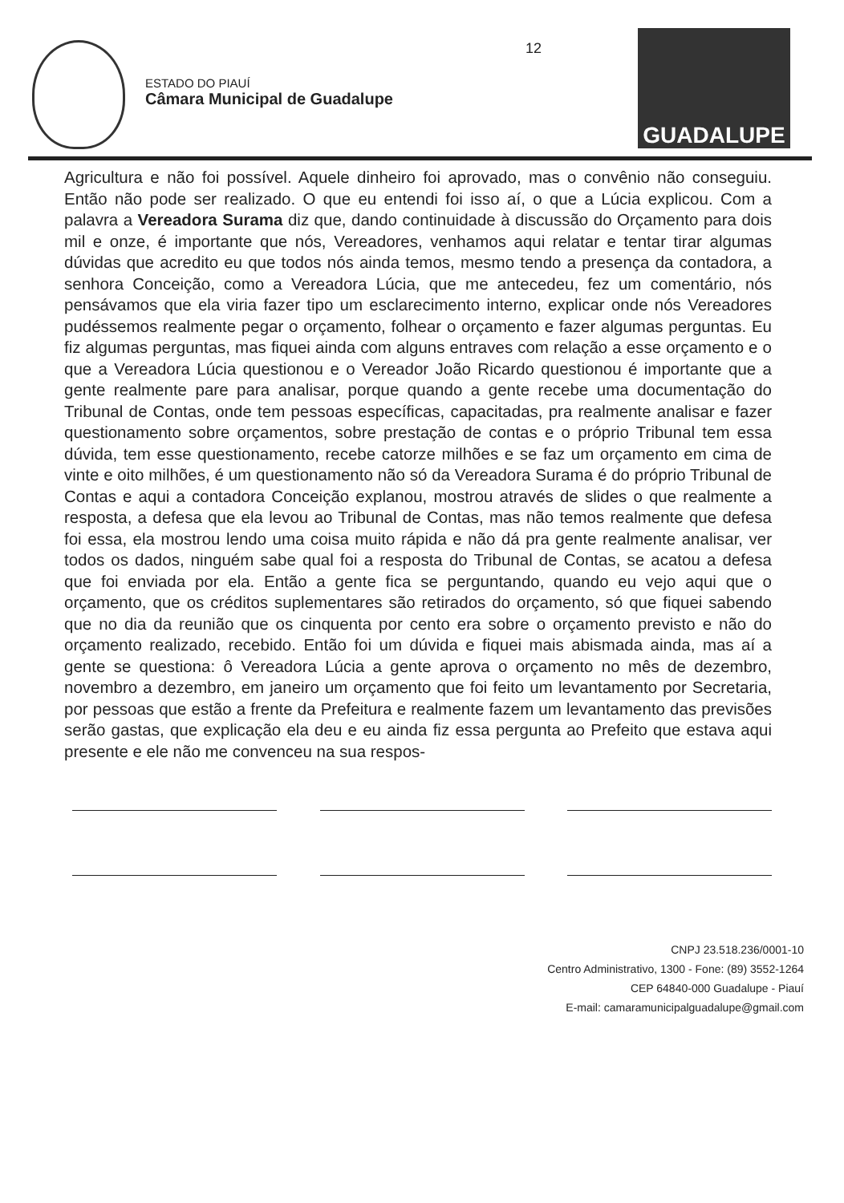ESTADO DO PIAUÍ
Câmara Municipal de Guadalupe
12
GUADALUPE
Agricultura e não foi possível. Aquele dinheiro foi aprovado, mas o convênio não conseguiu. Então não pode ser realizado. O que eu entendi foi isso aí, o que a Lúcia explicou. Com a palavra a Vereadora Surama diz que, dando continuidade à discussão do Orçamento para dois mil e onze, é importante que nós, Vereadores, venhamos aqui relatar e tentar tirar algumas dúvidas que acredito eu que todos nós ainda temos, mesmo tendo a presença da contadora, a senhora Conceição, como a Vereadora Lúcia, que me antecedeu, fez um comentário, nós pensávamos que ela viria fazer tipo um esclarecimento interno, explicar onde nós Vereadores pudéssemos realmente pegar o orçamento, folhear o orçamento e fazer algumas perguntas. Eu fiz algumas perguntas, mas fiquei ainda com alguns entraves com relação a esse orçamento e o que a Vereadora Lúcia questionou e o Vereador João Ricardo questionou é importante que a gente realmente pare para analisar, porque quando a gente recebe uma documentação do Tribunal de Contas, onde tem pessoas específicas, capacitadas, pra realmente analisar e fazer questionamento sobre orçamentos, sobre prestação de contas e o próprio Tribunal tem essa dúvida, tem esse questionamento, recebe catorze milhões e se faz um orçamento em cima de vinte e oito milhões, é um questionamento não só da Vereadora Surama é do próprio Tribunal de Contas e aqui a contadora Conceição explanou, mostrou através de slides o que realmente a resposta, a defesa que ela levou ao Tribunal de Contas, mas não temos realmente que defesa foi essa, ela mostrou lendo uma coisa muito rápida e não dá pra gente realmente analisar, ver todos os dados, ninguém sabe qual foi a resposta do Tribunal de Contas, se acatou a defesa que foi enviada por ela. Então a gente fica se perguntando, quando eu vejo aqui que o orçamento, que os créditos suplementares são retirados do orçamento, só que fiquei sabendo que no dia da reunião que os cinquenta por cento era sobre o orçamento previsto e não do orçamento realizado, recebido. Então foi um dúvida e fiquei mais abismada ainda, mas aí a gente se questiona: ô Vereadora Lúcia a gente aprova o orçamento no mês de dezembro, novembro a dezembro, em janeiro um orçamento que foi feito um levantamento por Secretaria, por pessoas que estão a frente da Prefeitura e realmente fazem um levantamento das previsões serão gastas, que explicação ela deu e eu ainda fiz essa pergunta ao Prefeito que estava aqui presente e ele não me convenceu na sua respos-
CNPJ 23.518.236/0001-10
Centro Administrativo, 1300 - Fone: (89) 3552-1264
CEP 64840-000 Guadalupe - Piauí
E-mail: camaramunicipalguadalupe@gmail.com